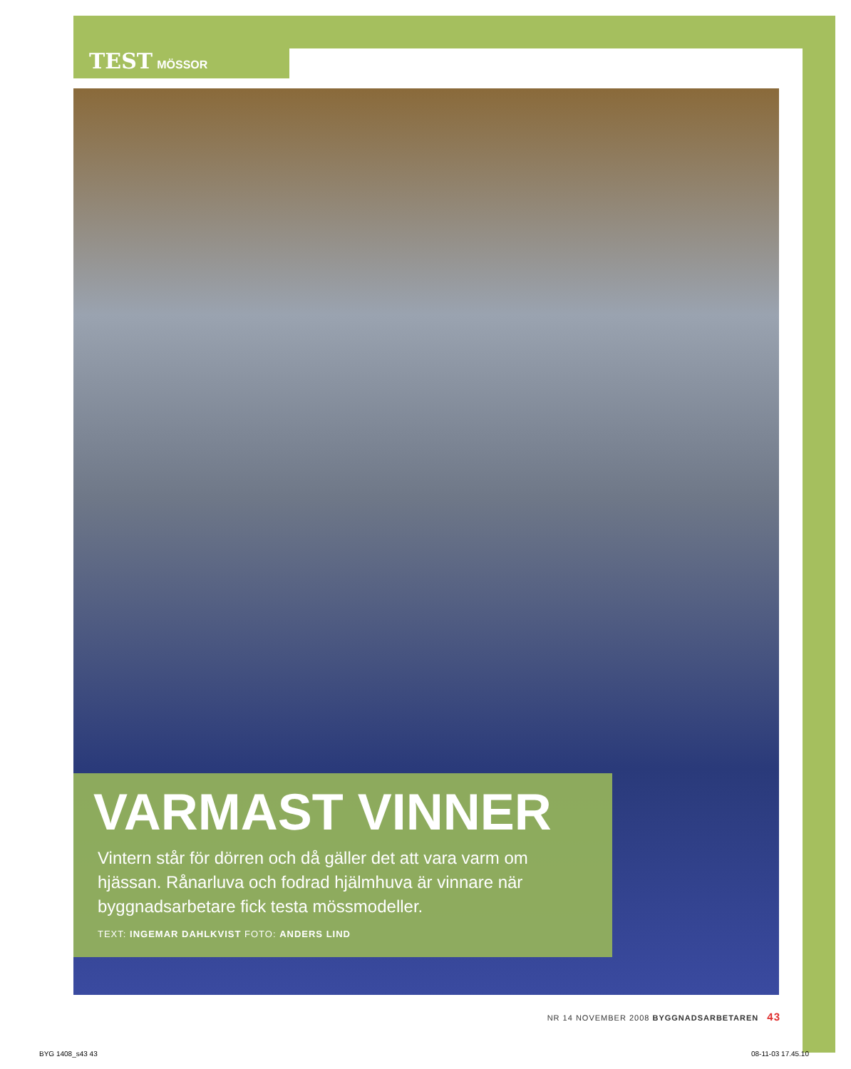TEST MÖSSOR
VARMAST VINNER
Vintern står för dörren och då gäller det att vara varm om hjässan. Rånarluva och fodrad hjälmhuva är vinnare när byggnadsarbetare fick testa mössmodeller.
TEXT: INGEMAR DAHLKVIST FOTO: ANDERS LIND
NR 14 NOVEMBER 2008 BYGGNADSARBETAREN 43
BYG 1408_s43 43 08-11-03 17.45.10